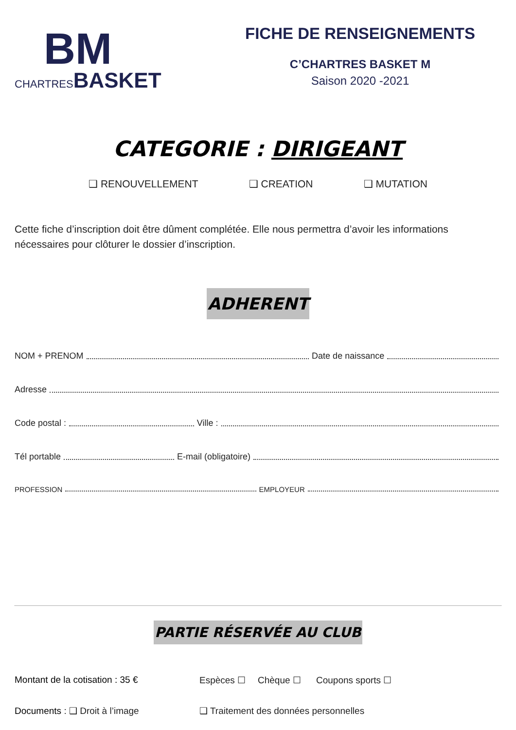BM
CHARTRES BASKET
FICHE DE RENSEIGNEMENTS
C’CHARTRES BASKET M
Saison 2020 -2021
CATEGORIE : DIRIGEANT
❑ RENOUVELLEMENT ❑ CREATION ❑ MUTATION
Cette fiche d’inscription doit être dûment complétée. Elle nous permettra d’avoir les informations nécessaires pour clôturer le dossier d’inscription.
ADHERENT
NOM + PRENOM Date de naissance
Adresse
Code postal : Ville :
Tél portable E-mail (obligatoire)
PROFESSION EMPLOYEUR
PARTIE RÉSERVÉE AU CLUB
Montant de la cotisation : 35 € Espèces ☐ Chèque ☐ Coupons sports ☐
Documents : ❑ Droit à l’image ❑ Traitement des données personnelles